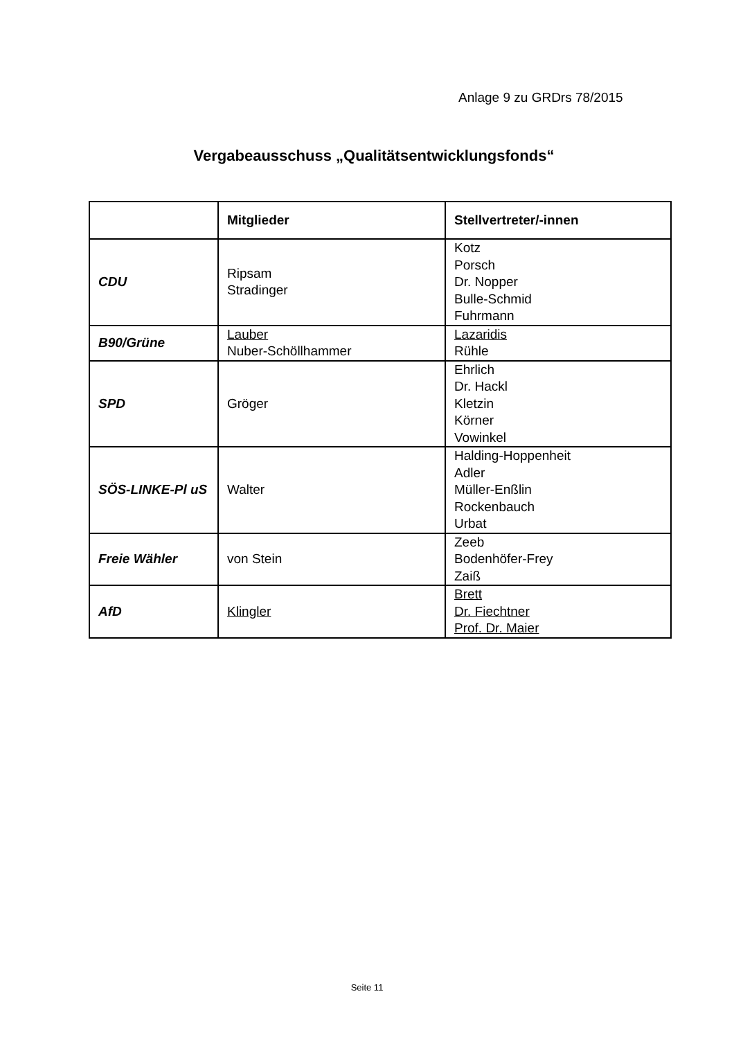Anlage 9 zu GRDrs 78/2015
Vergabeausschuss „Qualitätsentwicklungsfonds“
| | Mitglieder | Stellvertreter/-innen |
| --- | --- | --- |
| CDU | Ripsam Stradinger | Kotz Porsch Dr. Nopper Bulle-Schmid Fuhrmann |
| B90/Grüne | Lauber Nuber-Schöllhammer | Lazaridis Rühle |
| SPD | Gröger | Ehrlich Dr. Hackl Kletzin Körner Vowinkel |
| SÖS-LINKE-Pl uS | Walter | Halding-Hoppenheit Adler Müller-Enßlin Rockenbauch Urbat |
| Freie Wähler | von Stein | Zeeb Bodenhöfer-Frey Zaiß |
| AfD | Klingler | Brett Dr. Fiechtner Prof. Dr. Maier |
Seite 11